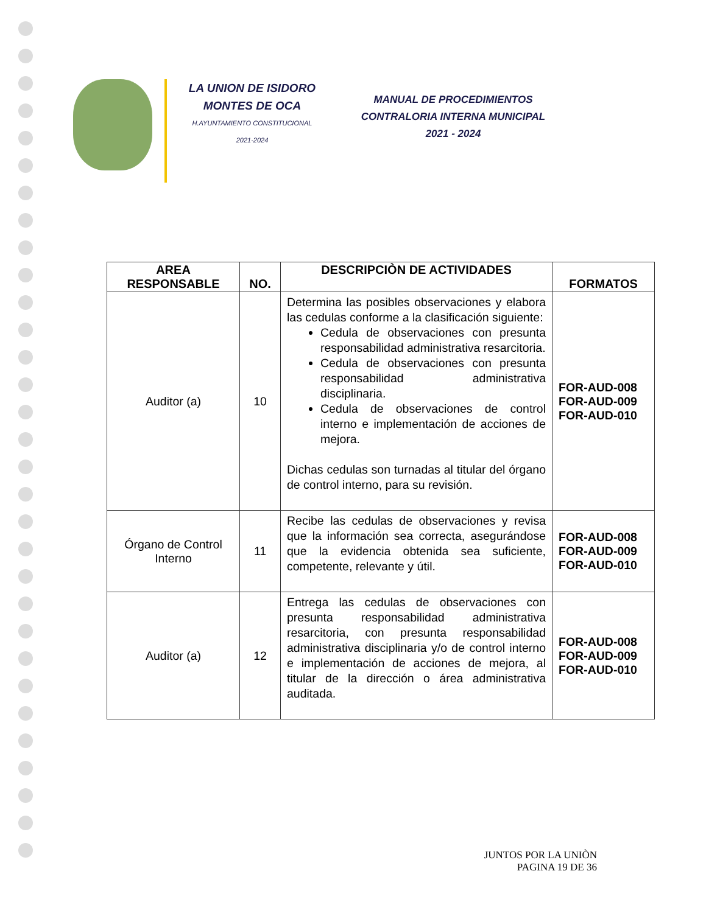LA UNION DE ISIDORO
MONTES DE OCA
H.AYUNTAMIENTO CONSTITUCIONAL
2021-2024
MANUAL DE PROCEDIMIENTOS
CONTRALORIA INTERNA MUNICIPAL
2021 - 2024
| AREA RESPONSABLE | NO. | DESCRIPCIÒN DE ACTIVIDADES | FORMATOS |
| --- | --- | --- | --- |
| Auditor (a) | 10 | Determina las posibles observaciones y elabora las cedulas conforme a la clasificación siguiente: Cedula de observaciones con presunta responsabilidad administrativa resarcitoria. Cedula de observaciones con presunta responsabilidad administrativa disciplinaria. Cedula de observaciones de control interno e implementación de acciones de mejora. Dichas cedulas son turnadas al titular del órgano de control interno, para su revisión. | FOR-AUD-008 FOR-AUD-009 FOR-AUD-010 |
| Órgano de Control Interno | 11 | Recibe las cedulas de observaciones y revisa que la información sea correcta, asegurándose que la evidencia obtenida sea suficiente, competente, relevante y útil. | FOR-AUD-008 FOR-AUD-009 FOR-AUD-010 |
| Auditor (a) | 12 | Entrega las cedulas de observaciones con presunta responsabilidad administrativa resarcitoria, con presunta responsabilidad administrativa disciplinaria y/o de control interno e implementación de acciones de mejora, al titular de la dirección o área administrativa auditada. | FOR-AUD-008 FOR-AUD-009 FOR-AUD-010 |
JUNTOS POR LA UNIÒN
PAGINA 19 DE 36